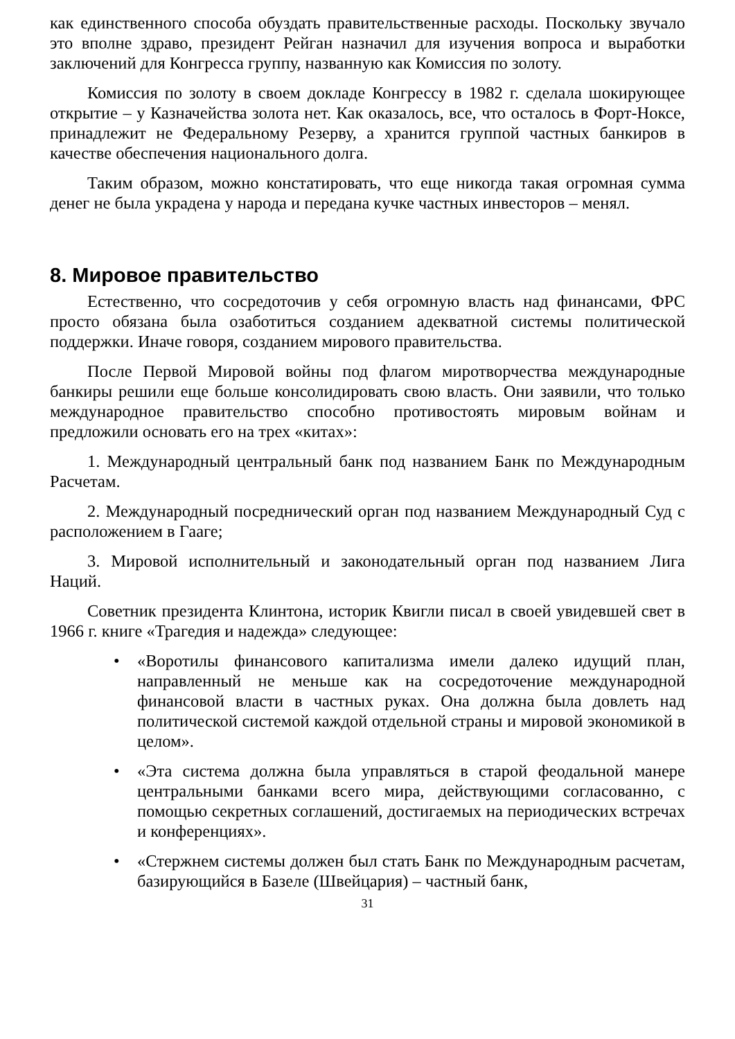как единственного способа обуздать правительственные расходы. Поскольку звучало это вполне здраво, президент Рейган назначил для изучения вопроса и выработки заключений для Конгресса группу, названную как Комиссия по золоту.
Комиссия по золоту в своем докладе Конгрессу в 1982 г. сделала шокирующее открытие – у Казначейства золота нет. Как оказалось, все, что осталось в Форт-Ноксе, принадлежит не Федеральному Резерву, а хранится группой частных банкиров в качестве обеспечения национального долга.
Таким образом, можно констатировать, что еще никогда такая огромная сумма денег не была украдена у народа и передана кучке частных инвесторов – менял.
8. Мировое правительство
Естественно, что сосредоточив у себя огромную власть над финансами, ФРС просто обязана была озаботиться созданием адекватной системы политической поддержки. Иначе говоря, созданием мирового правительства.
После Первой Мировой войны под флагом миротворчества международные банкиры решили еще больше консолидировать свою власть. Они заявили, что только международное правительство способно противостоять мировым войнам и предложили основать его на трех «китах»:
1. Международный центральный банк под названием Банк по Международным Расчетам.
2. Международный посреднический орган под названием Международный Суд с расположением в Гааге;
3. Мировой исполнительный и законодательный орган под названием Лига Наций.
Советник президента Клинтона, историк Квигли писал в своей увидевшей свет в 1966 г. книге «Трагедия и надежда» следующее:
• «Воротилы финансового капитализма имели далеко идущий план, направленный не меньше как на сосредоточение международной финансовой власти в частных руках. Она должна была довлеть над политической системой каждой отдельной страны и мировой экономикой в целом».
• «Эта система должна была управляться в старой феодальной манере центральными банками всего мира, действующими согласованно, с помощью секретных соглашений, достигаемых на периодических встречах и конференциях».
• «Стержнем системы должен был стать Банк по Международным расчетам, базирующийся в Базеле (Швейцария) – частный банк,
31